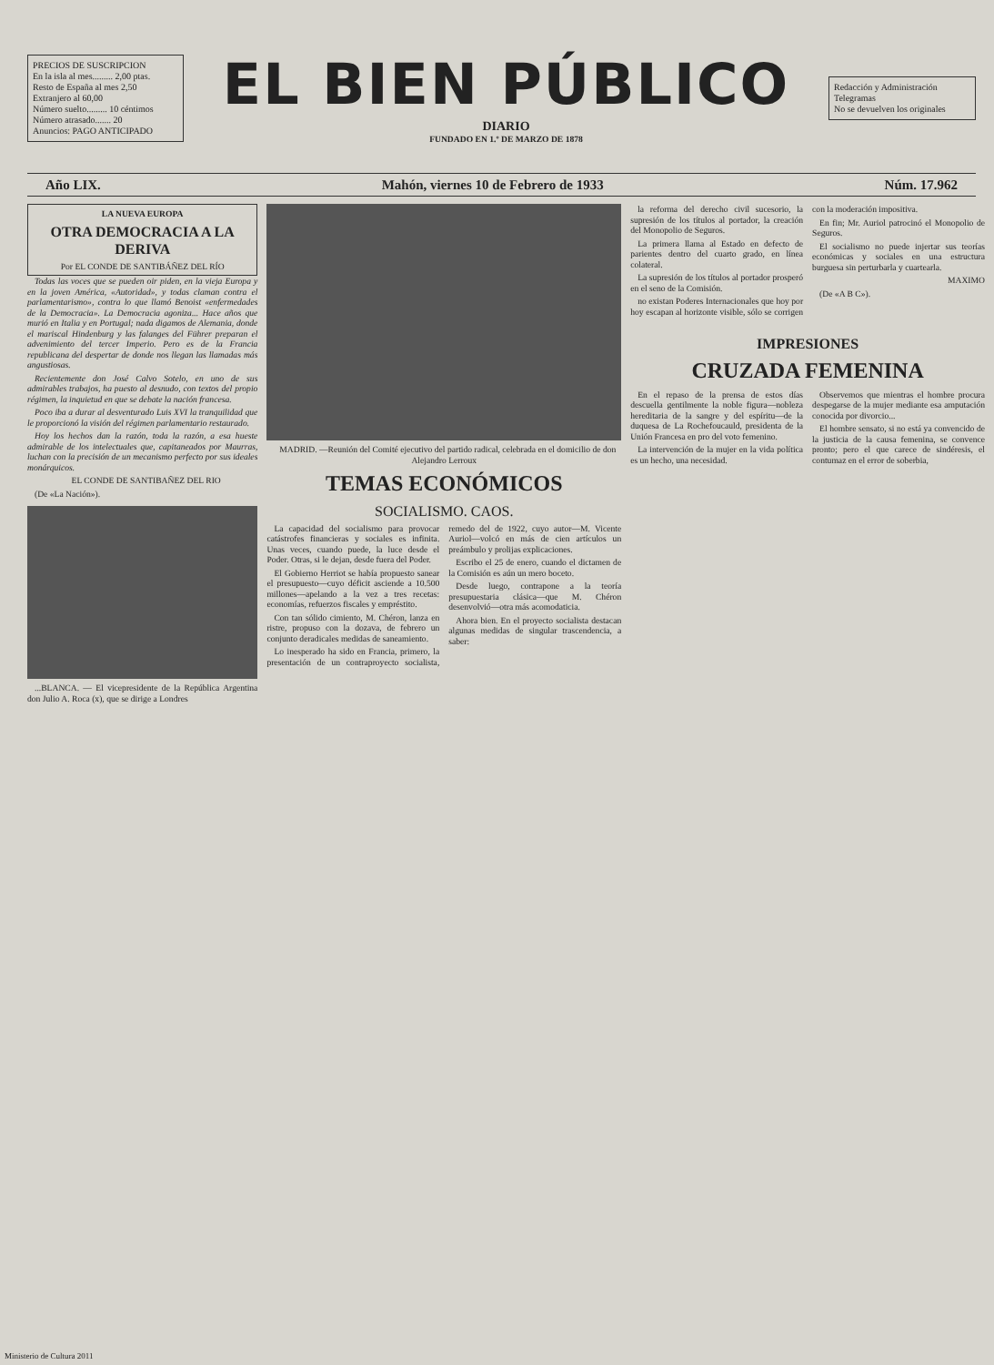PRECIOS DE SUSCRIPCION
En la isla al mes......... 2,00 ptas.
Resto de España al mes 2,50
Extranjero al 60,00
Número suelto......... 10 céntimos
Número atrasado....... 20
Anuncios: PAGO ANTICIPADO
EL BIEN PÚBLICO
DIARIO
FUNDADO EN 1.º DE MARZO DE 1878
Redacción y Administración
Telegramas
No se devuelven los originales
Año LIX. Mahón, viernes 10 de Febrero de 1933 Núm. 17.962
LA NUEVA EUROPA
OTRA DEMOCRACIA A LA DERIVA
Por EL CONDE DE SANTIBÁÑEZ DEL RÍO
Todas las voces que se pueden oir piden, en la vieja Europa y en la joven América, «Autoridad», y todas claman contra el parlamentarismo», contra lo que llamó Benoist «enfermedades de la Democracia». La Democracia agoniza... Hace años que murió en Italia y en Portugal; nada digamos de Alemania, donde el mariscal Hindenburg y las falanges del Führer preparan el advenimiento del tercer Imperio. Pero es de la Francia republicana del despertar de donde nos llegan las llamadas más angustiosas.
Recientemente don José Calvo Sotelo, en uno de sus admirables trabajos, ha puesto al desnudo, con textos del propio régimen, la inquietud en que se debate la nación francesa.
Poco iba a durar al desventurado Luis XVI la tranquilidad que le proporcionó la visión del régimen parlamentario restaurado.
Hoy los hechos dan la razón, toda la razón, a esa hueste admirable de los intelectuales que, capitaneados por Maurras, luchan con la precisión de un mecanismo perfecto por sus ideales monárquicos.
EL CONDE DE SANTIBAÑEZ DEL RIO
(De «La Nación»).
...BLANCA. — El vicepresidente de la República Argentina don Julio A. Roca (x), que se dirige a Londres
MADRID. —Reunión del Comité ejecutivo del partido radical, celebrada en el domicilio de don Alejandro Lerroux
TEMAS ECONÓMICOS
SOCIALISMO. CAOS.
La capacidad del socialismo para provocar catástrofes financieras y sociales es infinita. Unas veces, cuando puede, la luce desde el Poder. Otras, si le dejan, desde fuera del Poder.
El Gobierno Herriot se había propuesto sanear el presupuesto—cuyo déficit asciende a 10.500 millones—apelando a la vez a tres recetas: economías, refuerzos fiscales y empréstito.
Con tan sólido cimiento, M. Chéron, lanza en ristre, propuso con la dozava, de febrero un conjunto deradicales medidas de saneamiento.
Lo inesperado ha sido en Francia, primero, la presentación de un contraproyecto socialista, remedo del de 1922, cuyo autor—M. Vicente Auriol—volcó en más de cien artículos un preámbulo y prolijas explicaciones.
Escribo el 25 de enero, cuando el dictamen de la Comisión es aún un mero boceto.
Desde luego, contrapone a la teoría presupuestaria clásica—que M. Chéron desenvolvió—otra más acomodaticia.
Ahora bien. En el proyecto socialista destacan algunas medidas de singular trascendencia, a saber:
la reforma del derecho civil sucesorio, la supresión de los títulos al portador, la creación del Monopolio de Seguros.
La primera llama al Estado en defecto de parientes dentro del cuarto grado, en línea colateral.
La supresión de los títulos al portador prosperó en el seno de la Comisión.
no existan Poderes Internacionales que hoy por hoy escapan al horizonte visible, sólo se corrigen con la moderación impositiva.
En fin; Mr. Auriol patrocinó el Monopolio de Seguros.
El socialismo no puede injertar sus teorías económicas y sociales en una estructura burguesa sin perturbarla y cuartearla.
MAXIMO
(De «A B C»).
IMPRESIONES
CRUZADA FEMENINA
En el repaso de la prensa de estos días descuella gentilmente la noble figura—nobleza hereditaria de la sangre y del espíritu—de la duquesa de La Rochefoucauld, presidenta de la Unión Francesa en pro del voto femenino.
La intervención de la mujer en la vida política es un hecho, una necesidad.
Observemos que mientras el hombre procura despegarse de la mujer mediante esa amputación conocida por divorcio...
El hombre sensato, si no está ya convencido de la justicia de la causa femenina, se convence pronto; pero el que carece de sindéresis, el contumaz en el error de soberbia,
Ministerio de Cultura 2011